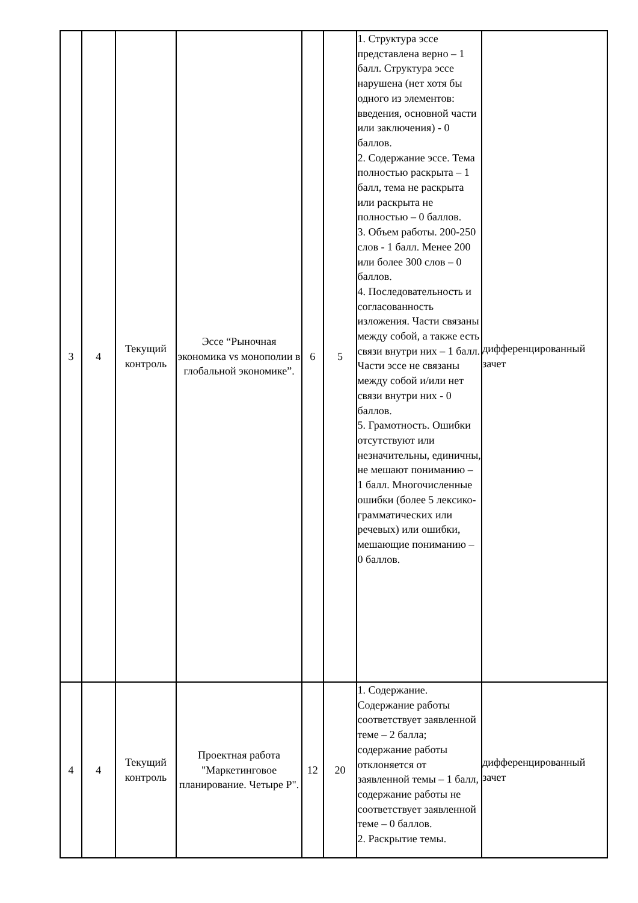| 3 | 4 | Текущий контроль | Эссе “Рыночная экономика vs монополии в глобальной экономике”. | 6 | 5 | 1. Структура эссе представлена верно – 1 балл. Структура эссе нарушена (нет хотя бы одного из элементов: введения, основной части или заключения) - 0 баллов. 2. Содержание эссе. Тема полностью раскрыта – 1 балл, тема не раскрыта или раскрыта не полностью – 0 баллов. 3. Объем работы. 200-250 слов - 1 балл. Менее 200 или более 300 слов – 0 баллов. 4. Последовательность и согласованность изложения. Части связаны между собой, а также есть связи внутри них – 1 балл. Части эссе не связаны между собой и/или нет связи внутри них - 0 баллов. 5. Грамотность. Ошибки отсутствуют или незначительны, единичны, не мешают пониманию – 1 балл. Многочисленные ошибки (более 5 лексико-грамматических или речевых) или ошибки, мешающие пониманию – 0 баллов. | дифференцированный зачет |
| 4 | 4 | Текущий контроль | Проектная работа "Маркетинговое планирование. Четыре Р". | 12 | 20 | 1. Содержание. Содержание работы соответствует заявленной теме – 2 балла; содержание работы отклоняется от заявленной темы – 1 балл, содержание работы не соответствует заявленной теме – 0 баллов. 2. Раскрытие темы. | дифференцированный зачет |